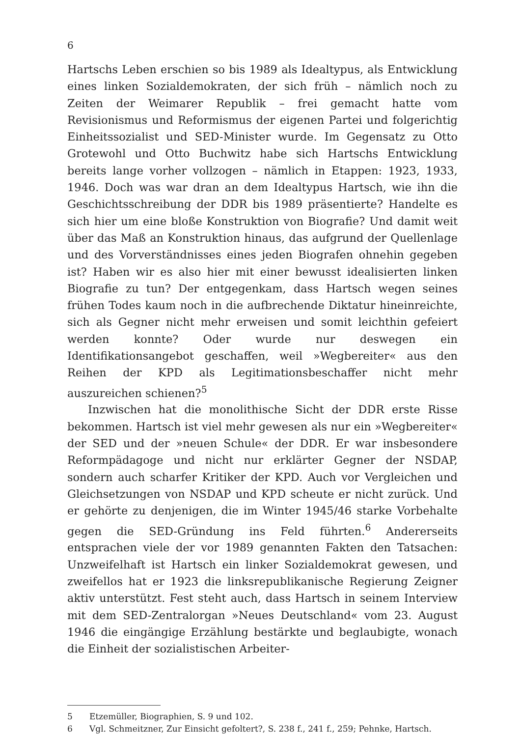6
Hartschs Leben erschien so bis 1989 als Idealtypus, als Entwicklung eines linken Sozialdemokraten, der sich früh – nämlich noch zu Zeiten der Weimarer Republik – frei gemacht hatte vom Revisionismus und Reformismus der eigenen Partei und folgerichtig Einheitssozialist und SED-Minister wurde. Im Gegensatz zu Otto Grotewohl und Otto Buchwitz habe sich Hartschs Entwicklung bereits lange vorher vollzogen – nämlich in Etappen: 1923, 1933, 1946. Doch was war dran an dem Idealtypus Hartsch, wie ihn die Geschichtsschreibung der DDR bis 1989 präsentierte? Handelte es sich hier um eine bloße Konstruktion von Biografie? Und damit weit über das Maß an Konstruktion hinaus, das aufgrund der Quellenlage und des Vorverständnisses eines jeden Biografen ohnehin gegeben ist? Haben wir es also hier mit einer bewusst idealisierten linken Biografie zu tun? Der entgegenkam, dass Hartsch wegen seines frühen Todes kaum noch in die aufbrechende Diktatur hineinreichte, sich als Gegner nicht mehr erweisen und somit leichthin gefeiert werden konnte? Oder wurde nur deswegen ein Identifikationsangebot geschaffen, weil »Wegbereiter« aus den Reihen der KPD als Legitimationsbeschaffer nicht mehr auszureichen schienen?<sup>5</sup>
Inzwischen hat die monolithische Sicht der DDR erste Risse bekommen. Hartsch ist viel mehr gewesen als nur ein »Wegbereiter« der SED und der »neuen Schule« der DDR. Er war insbesondere Reformpädagoge und nicht nur erklärter Gegner der NSDAP, sondern auch scharfer Kritiker der KPD. Auch vor Vergleichen und Gleichsetzungen von NSDAP und KPD scheute er nicht zurück. Und er gehörte zu denjenigen, die im Winter 1945/46 starke Vorbehalte gegen die SED-Gründung ins Feld führten.<sup>6</sup> Andererseits entsprachen viele der vor 1989 genannten Fakten den Tatsachen: Unzweifelhaft ist Hartsch ein linker Sozialdemokrat gewesen, und zweifellos hat er 1923 die linksrepublikanische Regierung Zeigner aktiv unterstützt. Fest steht auch, dass Hartsch in seinem Interview mit dem SED-Zentralorgan »Neues Deutschland« vom 23. August 1946 die eingängige Erzählung bestärkte und beglaubigte, wonach die Einheit der sozialistischen Arbeiter-
5 Etzemüller, Biographien, S. 9 und 102.
6 Vgl. Schmeitzner, Zur Einsicht gefoltert?, S. 238 f., 241 f., 259; Pehnke, Hartsch.